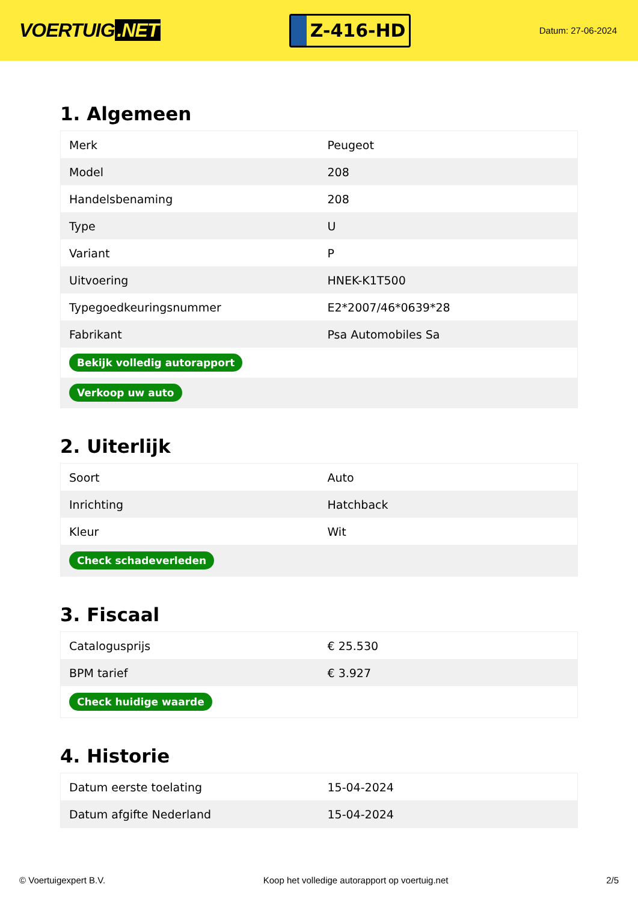VOERTUIG.NET
Z-416-HD
Datum: 27-06-2024
1. Algemeen
| Merk | Peugeot |
| Model | 208 |
| Handelsbenaming | 208 |
| Type | U |
| Variant | P |
| Uitvoering | HNEK-K1T500 |
| Typegoedkeuringsnummer | E2*2007/46*0639*28 |
| Fabrikant | Psa Automobiles Sa |
| Bekijk volledig autorapport | |
| Verkoop uw auto | |
2. Uiterlijk
| Soort | Auto |
| Inrichting | Hatchback |
| Kleur | Wit |
| Check schadeverleden | |
3. Fiscaal
| Catalogusprijs | € 25.530 |
| BPM tarief | € 3.927 |
| Check huidige waarde | |
4. Historie
| Datum eerste toelating | 15-04-2024 |
| Datum afgifte Nederland | 15-04-2024 |
© Voertuigexpert B.V. Koop het volledige autorapport op voertuig.net 2/5